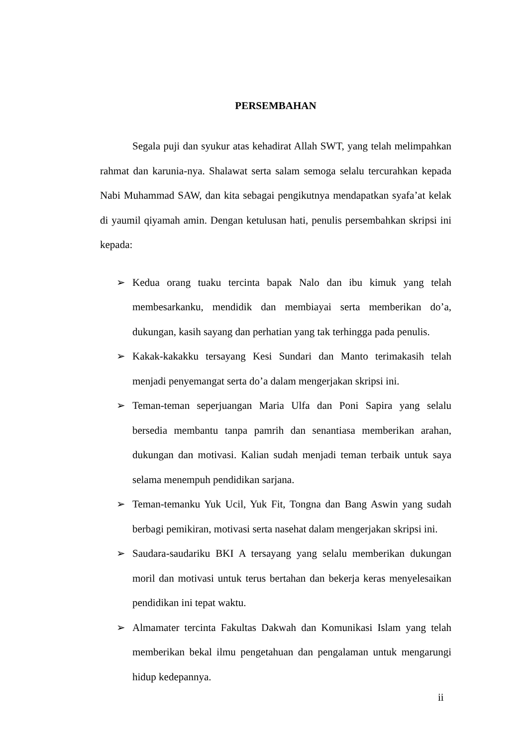PERSEMBAHAN
Segala puji dan syukur atas kehadirat Allah SWT, yang telah melimpahkan rahmat dan karunia-nya. Shalawat serta salam semoga selalu tercurahkan kepada Nabi Muhammad SAW, dan kita sebagai pengikutnya mendapatkan syafa’at kelak di yaumil qiyamah amin. Dengan ketulusan hati, penulis persembahkan skripsi ini kepada:
➢ Kedua orang tuaku tercinta bapak Nalo dan ibu kimuk yang telah membesarkanku, mendidik dan membiayai serta memberikan do’a, dukungan, kasih sayang dan perhatian yang tak terhingga pada penulis.
➢ Kakak-kakakku tersayang Kesi Sundari dan Manto terimakasih telah menjadi penyemangat serta do’a dalam mengerjakan skripsi ini.
➢ Teman-teman seperjuangan Maria Ulfa dan Poni Sapira yang selalu bersedia membantu tanpa pamrih dan senantiasa memberikan arahan, dukungan dan motivasi. Kalian sudah menjadi teman terbaik untuk saya selama menempuh pendidikan sarjana.
➢ Teman-temanku Yuk Ucil, Yuk Fit, Tongna dan Bang Aswin yang sudah berbagi pemikiran, motivasi serta nasehat dalam mengerjakan skripsi ini.
➢ Saudara-saudariku BKI A tersayang yang selalu memberikan dukungan moril dan motivasi untuk terus bertahan dan bekerja keras menyelesaikan pendidikan ini tepat waktu.
➢ Almamater tercinta Fakultas Dakwah dan Komunikasi Islam yang telah memberikan bekal ilmu pengetahuan dan pengalaman untuk mengarungi hidup kedepannya.
ii